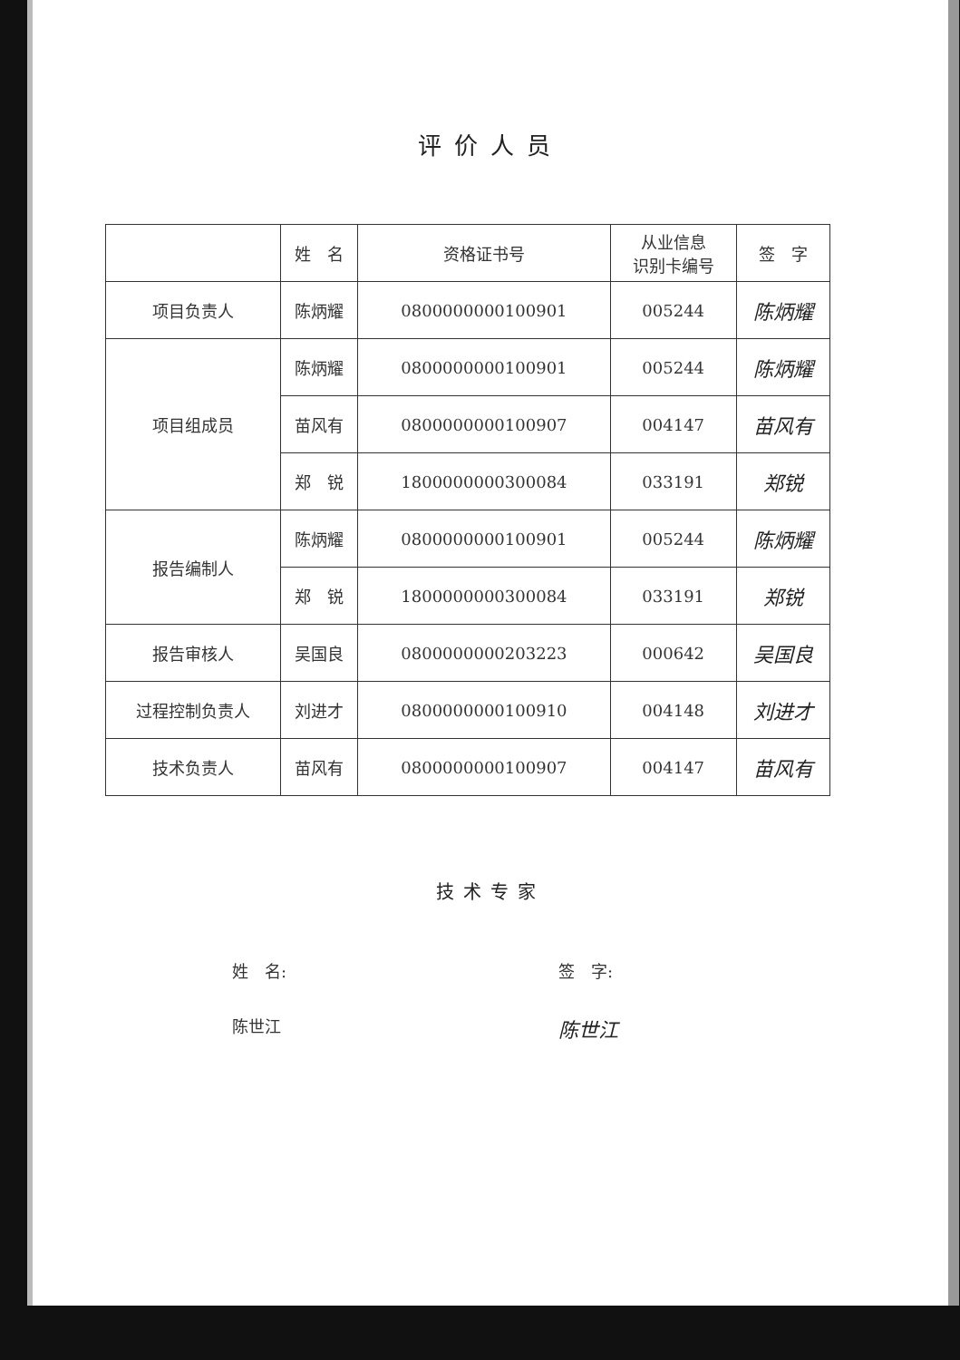评价人员
| | 姓 名 | 资格证书号 | 从业信息 识别卡编号 | 签 字 |
| --- | --- | --- | --- | --- |
| 项目负责人 | 陈炳耀 | 0800000000100901 | 005244 | 陈炳耀 |
| 项目组成员 | 陈炳耀 | 0800000000100901 | 005244 | 陈炳耀 |
| | 苗风有 | 0800000000100907 | 004147 | 苗风有 |
| | 郑 锐 | 1800000000300084 | 033191 | 郑锐 |
| 报告编制人 | 陈炳耀 | 0800000000100901 | 005244 | 陈炳耀 |
| | 郑 锐 | 1800000000300084 | 033191 | 郑锐 |
| 报告审核人 | 吴国良 | 0800000000203223 | 000642 | 吴国良 |
| 过程控制负责人 | 刘进才 | 0800000000100910 | 004148 | 刘进才 |
| 技术负责人 | 苗风有 | 0800000000100907 | 004147 | 苗风有 |
技术专家
姓　名: 签　字:
陈世江
陈世江